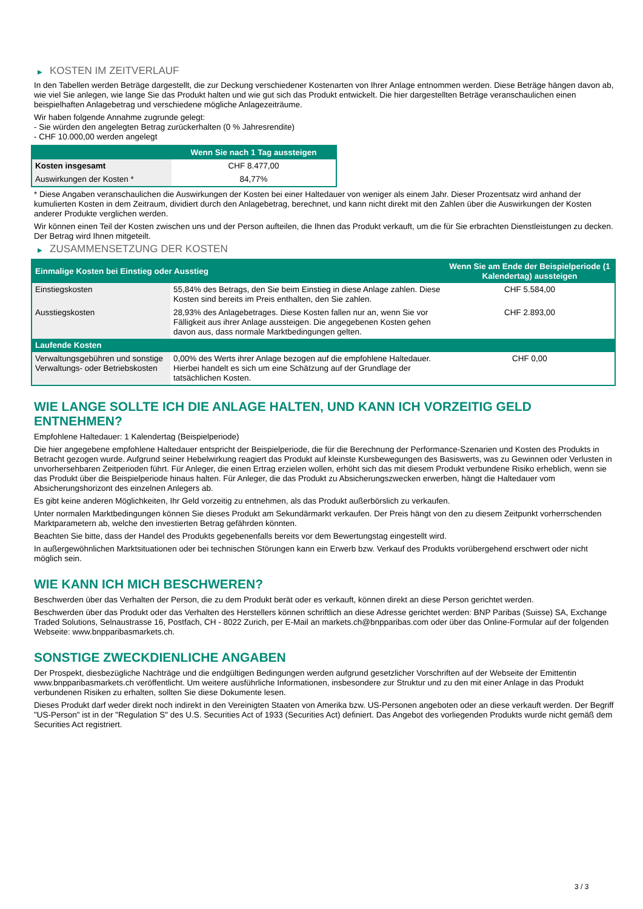▶ KOSTEN IM ZEITVERLAUF
In den Tabellen werden Beträge dargestellt, die zur Deckung verschiedener Kostenarten von Ihrer Anlage entnommen werden. Diese Beträge hängen davon ab, wie viel Sie anlegen, wie lange Sie das Produkt halten und wie gut sich das Produkt entwickelt. Die hier dargestellten Beträge veranschaulichen einen beispielhaften Anlagebetrag und verschiedene mögliche Anlagezeiträume.
Wir haben folgende Annahme zugrunde gelegt:
- Sie würden den angelegten Betrag zurückerhalten (0 % Jahresrendite)
- CHF 10.000,00 werden angelegt
| | Wenn Sie nach 1 Tag aussteigen |
| --- | --- |
| Kosten insgesamt | CHF 8.477,00 |
| Auswirkungen der Kosten * | 84,77% |
* Diese Angaben veranschaulichen die Auswirkungen der Kosten bei einer Haltedauer von weniger als einem Jahr. Dieser Prozentsatz wird anhand der kumulierten Kosten in dem Zeitraum, dividiert durch den Anlagebetrag, berechnet, und kann nicht direkt mit den Zahlen über die Auswirkungen der Kosten anderer Produkte verglichen werden.
Wir können einen Teil der Kosten zwischen uns und der Person aufteilen, die Ihnen das Produkt verkauft, um die für Sie erbrachten Dienstleistungen zu decken. Der Betrag wird Ihnen mitgeteilt.
▶ ZUSAMMENSETZUNG DER KOSTEN
| Einmalige Kosten bei Einstieg oder Ausstieg | | Wenn Sie am Ende der Beispielperiode (1 Kalendertag) aussteigen |
| --- | --- | --- |
| Einstiegskosten | 55,84% des Betrags, den Sie beim Einstieg in diese Anlage zahlen. Diese Kosten sind bereits im Preis enthalten, den Sie zahlen. | CHF 5.584,00 |
| Ausstiegskosten | 28,93% des Anlagebetrages. Diese Kosten fallen nur an, wenn Sie vor Fälligkeit aus ihrer Anlage aussteigen. Die angegebenen Kosten gehen davon aus, dass normale Marktbedingungen gelten. | CHF 2.893,00 |
| Laufende Kosten | | |
| Verwaltungsgebühren und sonstige Verwaltungs- oder Betriebskosten | 0,00% des Werts ihrer Anlage bezogen auf die empfohlene Haltedauer. Hierbei handelt es sich um eine Schätzung auf der Grundlage der tatsächlichen Kosten. | CHF 0,00 |
WIE LANGE SOLLTE ICH DIE ANLAGE HALTEN, UND KANN ICH VORZEITIG GELD ENTNEHMEN?
Empfohlene Haltedauer: 1 Kalendertag (Beispielperiode)
Die hier angegebene empfohlene Haltedauer entspricht der Beispielperiode, die für die Berechnung der Performance-Szenarien und Kosten des Produkts in Betracht gezogen wurde. Aufgrund seiner Hebelwirkung reagiert das Produkt auf kleinste Kursbewegungen des Basiswerts, was zu Gewinnen oder Verlusten in unvorhersehbaren Zeitperioden führt. Für Anleger, die einen Ertrag erzielen wollen, erhöht sich das mit diesem Produkt verbundene Risiko erheblich, wenn sie das Produkt über die Beispielperiode hinaus halten. Für Anleger, die das Produkt zu Absicherungszwecken erwerben, hängt die Haltedauer vom Absicherungshorizont des einzelnen Anlegers ab.
Es gibt keine anderen Möglichkeiten, Ihr Geld vorzeitig zu entnehmen, als das Produkt außerbörslich zu verkaufen.
Unter normalen Marktbedingungen können Sie dieses Produkt am Sekundärmarkt verkaufen. Der Preis hängt von den zu diesem Zeitpunkt vorherrschenden Marktparametern ab, welche den investierten Betrag gefährden könnten.
Beachten Sie bitte, dass der Handel des Produkts gegebenenfalls bereits vor dem Bewertungstag eingestellt wird.
In außergewöhnlichen Marktsituationen oder bei technischen Störungen kann ein Erwerb bzw. Verkauf des Produkts vorübergehend erschwert oder nicht möglich sein.
WIE KANN ICH MICH BESCHWEREN?
Beschwerden über das Verhalten der Person, die zu dem Produkt berät oder es verkauft, können direkt an diese Person gerichtet werden.
Beschwerden über das Produkt oder das Verhalten des Herstellers können schriftlich an diese Adresse gerichtet werden: BNP Paribas (Suisse) SA, Exchange Traded Solutions, Selnaustrasse 16, Postfach, CH - 8022 Zurich, per E-Mail an markets.ch@bnpparibas.com oder über das Online-Formular auf der folgenden Webseite: www.bnpparibasmarkets.ch.
SONSTIGE ZWECKDIENLICHE ANGABEN
Der Prospekt, diesbezügliche Nachträge und die endgültigen Bedingungen werden aufgrund gesetzlicher Vorschriften auf der Webseite der Emittentin www.bnpparibasmarkets.ch veröffentlicht. Um weitere ausführliche Informationen, insbesondere zur Struktur und zu den mit einer Anlage in das Produkt verbundenen Risiken zu erhalten, sollten Sie diese Dokumente lesen.
Dieses Produkt darf weder direkt noch indirekt in den Vereinigten Staaten von Amerika bzw. US-Personen angeboten oder an diese verkauft werden. Der Begriff "US-Person" ist in der "Regulation S" des U.S. Securities Act of 1933 (Securities Act) definiert. Das Angebot des vorliegenden Produkts wurde nicht gemäß dem Securities Act registriert.
3 / 3